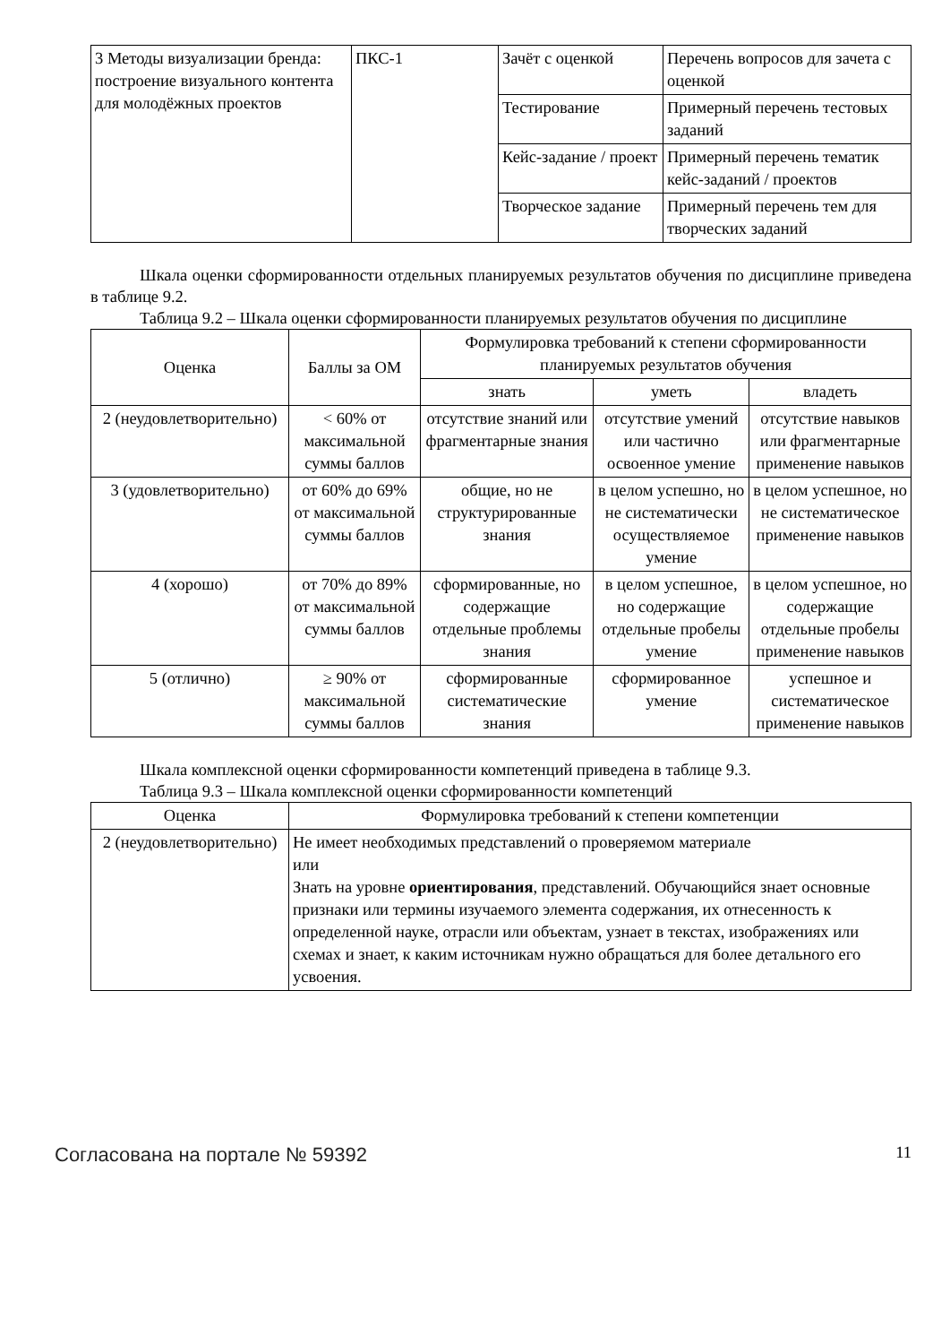| 3 Методы визуализации бренда: построение визуального контента для молодёжных проектов | ПКС-1 | Зачёт с оценкой | Перечень вопросов для зачета с оценкой |
| | | Тестирование | Примерный перечень тестовых заданий |
| | | Кейс-задание / проект | Примерный перечень тематик кейс-заданий / проектов |
| | | Творческое задание | Примерный перечень тем для творческих заданий |
Шкала оценки сформированности отдельных планируемых результатов обучения по дисциплине приведена в таблице 9.2.
Таблица 9.2 – Шкала оценки сформированности планируемых результатов обучения по дисциплине
| Оценка | Баллы за ОМ | Формулировка требований к степени сформированности планируемых результатов обучения | | |
| --- | --- | --- | --- | --- |
| | | знать | уметь | владеть |
| 2 (неудовлетворительно) | < 60% от максимальной суммы баллов | отсутствие знаний или фрагментарные знания | отсутствие умений или частично освоенное умение | отсутствие навыков или фрагментарные применение навыков |
| 3 (удовлетворительно) | от 60% до 69% от максимальной суммы баллов | общие, но не структурированные знания | в целом успешно, но не систематически осуществляемое умение | в целом успешное, но не систематическое применение навыков |
| 4 (хорошо) | от 70% до 89% от максимальной суммы баллов | сформированные, но содержащие отдельные проблемы знания | в целом успешное, но содержащие отдельные пробелы умение | в целом успешное, но содержащие отдельные пробелы применение навыков |
| 5 (отлично) | ≥ 90% от максимальной суммы баллов | сформированные систематические знания | сформированное умение | успешное и систематическое применение навыков |
Шкала комплексной оценки сформированности компетенций приведена в таблице 9.3.
Таблица 9.3 – Шкала комплексной оценки сформированности компетенций
| Оценка | Формулировка требований к степени компетенции |
| --- | --- |
| 2 (неудовлетворительно) | Не имеет необходимых представлений о проверяемом материале или Знать на уровне ориентирования , представлений. Обучающийся знает основные признаки или термины изучаемого элемента содержания, их отнесенность к определенной науке, отрасли или объектам, узнает в текстах, изображениях или схемах и знает, к каким источникам нужно обращаться для более детального его усвоения. |
Согласована на портале № 59392 11